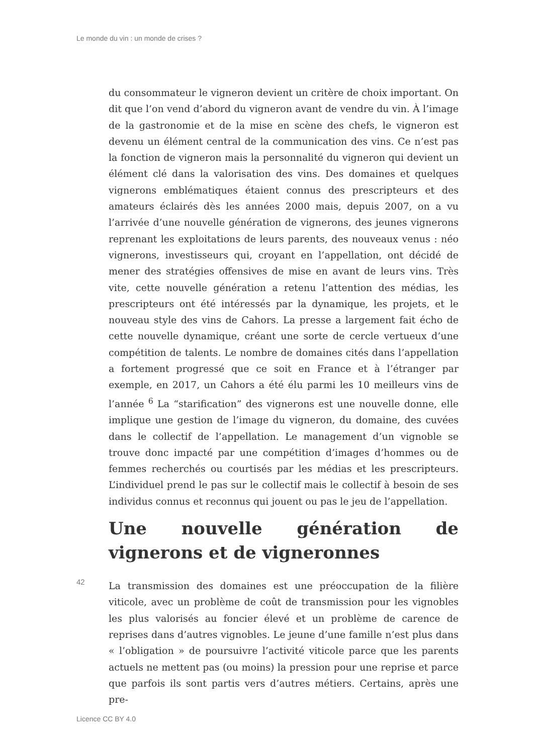Le monde du vin : un monde de crises ?
du consommateur le vigneron devient un critère de choix important. On dit que l’on vend d’abord du vigneron avant de vendre du vin. À l’image de la gastronomie et de la mise en scène des chefs, le vigneron est devenu un élément central de la communication des vins. Ce n’est pas la fonction de vigneron mais la personnalité du vigneron qui devient un élément clé dans la valorisation des vins. Des domaines et quelques vignerons emblématiques étaient connus des prescripteurs et des amateurs éclairés dès les années 2000 mais, depuis 2007, on a vu l’arrivée d’une nouvelle génération de vignerons, des jeunes vignerons reprenant les exploitations de leurs parents, des nouveaux venus : néo vignerons, investisseurs qui, croyant en l’appellation, ont décidé de mener des stratégies offensives de mise en avant de leurs vins. Très vite, cette nouvelle génération a retenu l’attention des médias, les prescripteurs ont été intéressés par la dynamique, les projets, et le nouveau style des vins de Cahors. La presse a largement fait écho de cette nouvelle dynamique, créant une sorte de cercle vertueux d’une compétition de talents. Le nombre de domaines cités dans l’appellation a fortement progressé que ce soit en France et à l’étranger par exemple, en 2017, un Cahors a été élu parmi les 10 meilleurs vins de l’année <sup>6</sup> La “starification” des vignerons est une nouvelle donne, elle implique une gestion de l’image du vigneron, du domaine, des cuvées dans le collectif de l’appellation. Le management d’un vignoble se trouve donc impacté par une compétition d’images d’hommes ou de femmes recherchés ou courtisés par les médias et les prescripteurs. L’individuel prend le pas sur le collectif mais le collectif à besoin de ses individus connus et reconnus qui jouent ou pas le jeu de l’appellation.
Une nouvelle génération de vignerons et de vigneronnes
42
La transmission des domaines est une préoccupation de la filière viticole, avec un problème de coût de transmission pour les vignobles les plus valorisés au foncier élevé et un problème de carence de reprises dans d’autres vignobles. Le jeune d’une famille n’est plus dans « l’obligation » de poursuivre l’activité viticole parce que les parents actuels ne mettent pas (ou moins) la pression pour une reprise et parce que parfois ils sont partis vers d’autres métiers. Certains, après une pre-
Licence CC BY 4.0